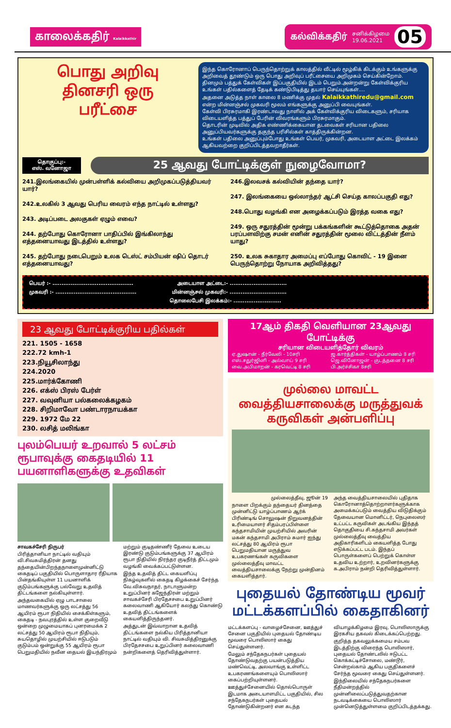காலைக்கதிர் Kalaikkathir
கல்விக்கதிர் சனிக்கிழமை
19.06.2021 05
பொது அறிவு
தினசரி ஒரு
பரீட்சை
இந்த கொரோனாப் பெருந்தொற்றுக் காலத்தில் வீட்டில் மூழ்கிக் கிடக்கும் உங்களுக்கு அறிவைத் தூண்டும் ஒரு பொது அறிவுப் பரீட்சையை அறிமுகம் செய்கின்றோம். தினமும் பத்துக் கேள்விகள் இப்பகுதியில் இடம் பெறும்.அன்றன்று கேள்விக்குரிய உங்கள் பதில்களைத் தேடிக் கண்டுபிடித்து தயார் செய்யுங்கள்....
அதனை அடுத்த நாள் காலை 8 மணிக்கு முதல் Kalaikkathiredu@gmail.com என்ற மின்னஞ்சல் முகவரி மூலம் எங்களுக்கு அனுப்பி வையுங்கள்.
கேள்வி பிரசுரமாகி இரண்டாவது நாளில் அக் கேள்விக்குரிய விடைகளும், சரியாக விடையளித்த பத்துப் பேரின் விவரங்களும் பிரசுரமாகும்.
தொடரின் முடிவில் அதிக எண்ணிக்கையான தடவைகள் சரியான பதிலை அனுப்பியவர்களுக்கு தகுந்த பரிசில்கள் காத்திருக்கின்றன.
உங்கள் பதிலை அனுப்பும்போது உங்கள் பெயர், முகவரி, அடையாள அட்டை இலக்கம் ஆகியவற்றை குறிப்பிடத்தவறாதீர்கள்.
தொகுப்பு:-
எஸ். வனோஜா
25 ஆவது போட்டிக்குள் நுழைவோமா?
241.இலங்கையில் முன்பள்ளிக் கல்வியை அறிமுகப்படுத்தியவர் யார்?
242.உலகில் 3 ஆவது பெரிய வைரம் எந்த நாட்டில் உள்ளது?
243. அடிப்படை அலகுகள் ஏழும் எவை?
244. தற்போது கொரோனா பாதிப்பில் இங்கிலாந்து எத்தனையாவது இடத்தில் உள்ளது?
245. தற்போது நடைபெறும் உலக டெஸ்ட் சம்பியன் ஷிப் தொடர் எத்தனையாவது?
246.இலவசக் கல்வியின் தந்தை யார்?
247. இலங்கையை ஒல்லாந்தர் ஆட்சி செய்த காலப்பகுதி எது?
248.பொது வழங்கி என அழைக்கப்படும் இரத்த வகை எது?
249. ஒரு சதுரத்தின் மூன்று பக்கங்களின் கூட்டுத்தொகை அதன் பரப்பளவிற்கு சமன் எனின் சதுரத்தின் மூலை விட்டத்தின் நீளம் யாது?
250. உலக சுகாதார அமைப்பு எப்போது கொவிட் - 19 இனை பெருந்தொற்று நோயாக அறிவித்தது?
பெயர் :- ............................................ அடையாள அட்டை:- ...............................
முகவரி :- ............................................ மின்னஞ்சல் முகவரி:- ...............................
தொலைபேசி இலக்கம்:- ..........................
23 ஆவது போட்டிக்குரிய பதில்கள்
221. 1505 - 1658
222.72 kmh-1
223.நியூசிலாந்து
224.2020
225.மார்க்கோணி
226. எக்ஸ் பிரஸ் பேர்ள்
227. வவுனியா பல்கலைக்கழகம்
228. சிறிமாவோ பண்டாரநாயக்கா
229. 1972 மே 22
230. லசித் மலிங்கா
புலம்பெயர் உறவால் 5 லட்சம் ரூபாவுக்கு கைதடியில் 11 பயனாளிகளுக்கு உதவிகள்
சாவகச்சேரி நிருபர்
பிரித்தானியா நாட்டில் வதியும் வி.சிவசுமித்திரன் தனது தந்தையின்பிறந்தநாளைமுன்னிட்டு கைதடிப் பகுதியில் பொருளாதார ரீதியாக பின்தங்கியுள்ள 11 பயனாளிக் குடும்பங்களுக்கு பல்வேறு உதவித் திட்டங்களை நல்கியுள்ளார்.
அந்தவகையில் ஏழு பாடசாலை மாணவர்களுக்கு ஒரு லட்சத்து 56 ஆயிரம் ரூபா நிதியில் சைக்கிள்களும், கைதடி - நவபுரத்தில் உள்ள குறைவீடு ஒன்றை முழுமையாகப் புனரமைக்க 2 லட்சத்து 50 ஆயிரம் ரூபா நிதியும், சுயதொழில் முயற்சியில் ஈடுபடும் குடும்பம் ஒன்றுக்கு 55 ஆயிரம் ரூபா பெறுமதியில் நவீன தையல் இயந்திரமும் மற்றும் குடிதண்ணீர் தேவை உடைய இரண்டு குடும்பங்களுக்கு 37 ஆயிரம் ரூபா நிதியில் நிரந்தர குடிநீர்த் திட்டமும் வழங்கி வைக்கப்பட்டுள்ளன.
இந்த உதவித் திட்ட கையளிப்பு நிகழ்வுகளில் கைதடி கிழக்கைச் சேர்ந்த வே.விசுவநாதர், நாடாளுமன்ற உறுப்பினர் கஜேந்திரன் மற்றும் சாவகச்சேரி பிரதேசசபை உறுப்பினர் கலைவாணி ஆகியோர் கலந்து கொண்டு உதவித் திட்டங்களைக் கையளித்திருந்தனர்.
அத்துடன் இவ்வாறான உதவித் திட்டங்களை நல்கிய பிரித்தானியா நாட்டில் வதியும் வி. சிவசுமித்திரனுக்கு பிரதேசசபை உறுப்பினர் கலைவாணி நன்றிகளைத் தெரிவித்துள்ளார்.
17ஆம் திகதி வெளியான 23ஆவது போட்டிக்கு
சரியான விடையளித்தோர் விவரம்
ஏ.துஷான் - நீர்வேலி - 10சரி
எஸ்.சதுர்ஜினி - அல்வாய் 9 சரி
வை.அபிமாறன் - கரவெட்டி 8 சரி
ஜ.கார்த்திகன் - யாழ்ப்பாணம் 8 சரி
ஜெ.வினோஜன் - குடத்தனை 8 சரி
பி.அர்ச்சிகா 8சரி
முல்லை மாவட்ட வைத்தியசாலைக்கு மருத்துவக் கருவிகள் அன்பளிப்பு
முல்லைத்தீவு, ஜூன் 19
நாளை பிறக்கும் தந்தையர் தினத்தை முன்னிட்டு யாழ்ப்பாணம் ஆர்க் பிரிண்டிங் சொலுஷன் நிறுவனத்தின் உரிமையாளர் சிதம்பரப்பிள்ளை கந்தசாமியின் முயற்சியில் அவரின் மகன் கந்தசாமி அபிராம் சுமார் ஐந்து லட்சத்து 80 ஆயிரம் ரூபா பெறுமதியான மருத்துவ உபகரணங்கள் கருவிகளை முல்லைத்தீவு மாவட்ட வைத்தியசாலைக்கு நேற்று முன்தினம் கையளித்தார்.
அந்த வைத்தியசாலையில் புதிதாக கொரோனாத்தொற்றாளர்களுக்காக அமைக்கப்படும் வைத்திய விடுதிக்கும் தேவையான மொனிட்டர், நெபுலைஸர் உட்பட்ட கருவிகள் அடங்கிய இந்தத் தொகுதியை சி.கந்தசாமி அவர்கள் முல்லைத்தீவு வைத்திய அதிகாரிகளிடம் கையளித்த போது எடுக்கப்பட்ட படம். இந்தப் பொருள்களைப் பெற்றுக் கொள்ள உதவிய உற்றார், உறவினர்களுக்கு க.அபிராம் நன்றி தெரிவித்துள்ளார்.
புதையல் தோண்டிய மூவர் மட்டக்களப்பில் கைதாகினர்
மட்டக்களப்பு - வாழைச்சேனை, ஊத்துச் சேனை பகுதியில் புதையல் தோண்டிய மூவரை பொலிஸார் கைது செய்துள்ளனர்.
மேலும் சந்தேகநபர்கள் புதையல் தோண்டுவதற்கு பயன்படுத்திய மண்வெட்டி, அலவாங்கு உள்ளிட்ட உபகரணங்களையும் பொலிஸார் கைப்பற்றியுள்ளனர்.
ஊத்துச்சேனையில் தொல்பொருள் இடமாக அடையாளமிட்ட பகுதியில், சில சந்தேகநபர்கள் புதையல் தோண்டுகின்றனர் என கடந்த வியாழக்கிழமை இரவு, பொலிஸாருக்கு இரகசிய தகவல் கிடைக்கப்பெற்றது.
குறித்த தகவலுக்கமைய சம்பவ இடத்திற்கு விரைந்த பொலிஸார், புதையல் தோண்டலில் ஈடுபட்ட கொக்கட்டிச்சோலை, மண்டூர், சென்றல்காம் ஆகிய பகுதிகளைச் சேர்ந்த மூவரை கைது செய்துள்ளனர்.
இந்நிலையில் சந்தேகநபர்களை நீதிமன்றத்தில் முன்னிலைப்படுத்துவதற்கான நடவடிக்கையை பொலிஸார் முன்னெடுத்துள்ளமை குறிப்பிடத்தக்கது.